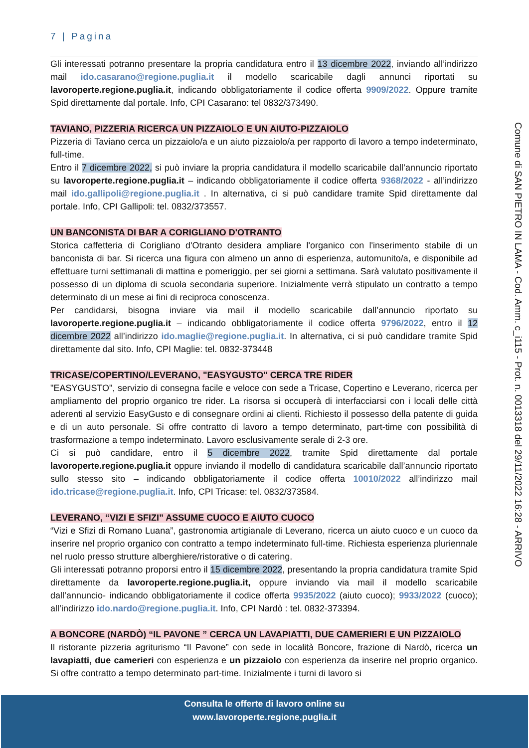7 | Pagina
Comune di SAN PIETRO IN LAMA - Cod. Amm. c_i115 - Prot. n. 0013318 del 29/11/2022 16:28 - ARRIVO
Gli interessati potranno presentare la propria candidatura entro il 13 dicembre 2022, inviando all’indirizzo mail ido.casarano@regione.puglia.it il modello scaricabile dagli annunci riportati su lavoroperte.regione.puglia.it, indicando obbligatoriamente il codice offerta 9909/2022. Oppure tramite Spid direttamente dal portale. Info, CPI Casarano: tel 0832/373490.
TAVIANO, PIZZERIA RICERCA UN PIZZAIOLO E UN AIUTO-PIZZAIOLO
Pizzeria di Taviano cerca un pizzaiolo/a e un aiuto pizzaiolo/a per rapporto di lavoro a tempo indeterminato, full-time.
Entro il 7 dicembre 2022, si può inviare la propria candidatura il modello scaricabile dall’annuncio riportato su lavoroperte.regione.puglia.it – indicando obbligatoriamente il codice offerta 9368/2022 - all’indirizzo mail ido.gallipoli@regione.puglia.it . In alternativa, ci si può candidare tramite Spid direttamente dal portale. Info, CPI Gallipoli: tel. 0832/373557.
UN BANCONISTA DI BAR A CORIGLIANO D'OTRANTO
Storica caffetteria di Corigliano d'Otranto desidera ampliare l'organico con l'inserimento stabile di un banconista di bar. Si ricerca una figura con almeno un anno di esperienza, automunito/a, e disponibile ad effettuare turni settimanali di mattina e pomeriggio, per sei giorni a settimana. Sarà valutato positivamente il possesso di un diploma di scuola secondaria superiore. Inizialmente verrà stipulato un contratto a tempo determinato di un mese ai fini di reciproca conoscenza.
Per candidarsi, bisogna inviare via mail il modello scaricabile dall’annuncio riportato su lavoroperte.regione.puglia.it – indicando obbligatoriamente il codice offerta 9796/2022, entro il 12 dicembre 2022 all’indirizzo ido.maglie@regione.puglia.it. In alternativa, ci si può candidare tramite Spid direttamente dal sito. Info, CPI Maglie: tel. 0832-373448
TRICASE/COPERTINO/LEVERANO, "EASYGUSTO" CERCA TRE RIDER
"EASYGUSTO", servizio di consegna facile e veloce con sede a Tricase, Copertino e Leverano, ricerca per ampliamento del proprio organico tre rider. La risorsa si occuperà di interfacciarsi con i locali delle città aderenti al servizio EasyGusto e di consegnare ordini ai clienti. Richiesto il possesso della patente di guida e di un auto personale. Si offre contratto di lavoro a tempo determinato, part-time con possibilità di trasformazione a tempo indeterminato. Lavoro esclusivamente serale di 2-3 ore.
Ci si può candidare, entro il 5 dicembre 2022, tramite Spid direttamente dal portale lavoroperte.regione.puglia.it oppure inviando il modello di candidatura scaricabile dall’annuncio riportato sullo stesso sito – indicando obbligatoriamente il codice offerta 10010/2022 all’indirizzo mail ido.tricase@regione.puglia.it. Info, CPI Tricase: tel. 0832/373584.
LEVERANO, “VIZI E SFIZI” ASSUME CUOCO E AIUTO CUOCO
“Vizi e Sfizi di Romano Luana”, gastronomia artigianale di Leverano, ricerca un aiuto cuoco e un cuoco da inserire nel proprio organico con contratto a tempo indeterminato full-time. Richiesta esperienza pluriennale nel ruolo presso strutture alberghiere/ristorative o di catering.
Gli interessati potranno proporsi entro il 15 dicembre 2022, presentando la propria candidatura tramite Spid direttamente da lavoroperte.regione.puglia.it, oppure inviando via mail il modello scaricabile dall’annuncio- indicando obbligatoriamente il codice offerta 9935/2022 (aiuto cuoco); 9933/2022 (cuoco); all’indirizzo ido.nardo@regione.puglia.it. Info, CPI Nardò : tel. 0832-373394.
A BONCORE (NARDÒ) “IL PAVONE ” CERCA UN LAVAPIATTI, DUE CAMERIERI E UN PIZZAIOLO
Il ristorante pizzeria agriturismo “Il Pavone” con sede in località Boncore, frazione di Nardò, ricerca un lavapiatti, due camerieri con esperienza e un pizzaiolo con esperienza da inserire nel proprio organico. Si offre contratto a tempo determinato part-time. Inizialmente i turni di lavoro si
Consulta le offerte di lavoro online su
www.lavoroperte.regione.puglia.it